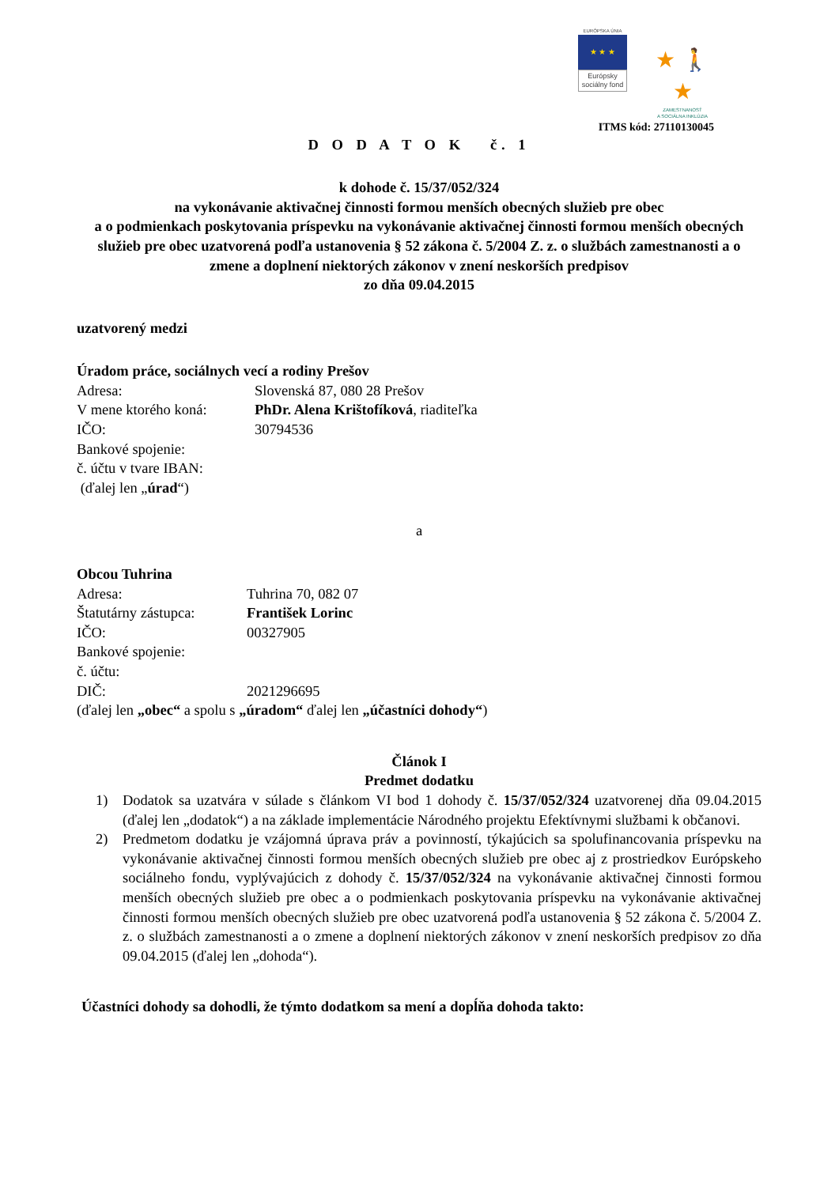EURÓPSKA ÚNIA
★ ★ ★
Európsky sociálny fond
★ 🚶 ★
ZAMESTNANOSŤ
A SOCIÁLNA INKLÚZIA
ITMS kód: 27110130045
D O D A T O K č. 1
k dohode č. 15/37/052/324
na vykonávanie aktivačnej činnosti formou menších obecných služieb pre obec
a o podmienkach poskytovania príspevku na vykonávanie aktivačnej činnosti formou menších obecných služieb pre obec uzatvorená podľa ustanovenia § 52 zákona č. 5/2004 Z. z. o službách zamestnanosti a o zmene a doplnení niektorých zákonov v znení neskorších predpisov
zo dňa 09.04.2015
uzatvorený medzi
Úradom práce, sociálnych vecí a rodiny Prešov
Adresa: Slovenská 87, 080 28 Prešov
V mene ktorého koná: PhDr. Alena Krištofíková, riaditeľka
IČO: 30794536
Bankové spojenie:
č. účtu v tvare IBAN:
(ďalej len „úrad“)
a
Obcou Tuhrina
Adresa: Tuhrina 70, 082 07
Štatutárny zástupca: František Lorinc
IČO: 00327905
Bankové spojenie:
č. účtu:
DIČ: 2021296695
(ďalej len „obec“ a spolu s „úradom“ ďalej len „účastníci dohody“)
Článok I
Predmet dodatku
1) Dodatok sa uzatvára v súlade s článkom VI bod 1 dohody č. 15/37/052/324 uzatvorenej dňa 09.04.2015 (ďalej len „dodatok“) a na základe implementácie Národného projektu Efektívnymi službami k občanovi.
2) Predmetom dodatku je vzájomná úprava práv a povinností, týkajúcich sa spolufinancovania príspevku na vykonávanie aktivačnej činnosti formou menších obecných služieb pre obec aj z prostriedkov Európskeho sociálneho fondu, vyplývajúcich z dohody č. 15/37/052/324 na vykonávanie aktivačnej činnosti formou menších obecných služieb pre obec a o podmienkach poskytovania príspevku na vykonávanie aktivačnej činnosti formou menších obecných služieb pre obec uzatvorená podľa ustanovenia § 52 zákona č. 5/2004 Z. z. o službách zamestnanosti a o zmene a doplnení niektorých zákonov v znení neskorších predpisov zo dňa 09.04.2015 (ďalej len „dohoda“).
Účastníci dohody sa dohodli, že týmto dodatkom sa mení a dopĺňa dohoda takto: